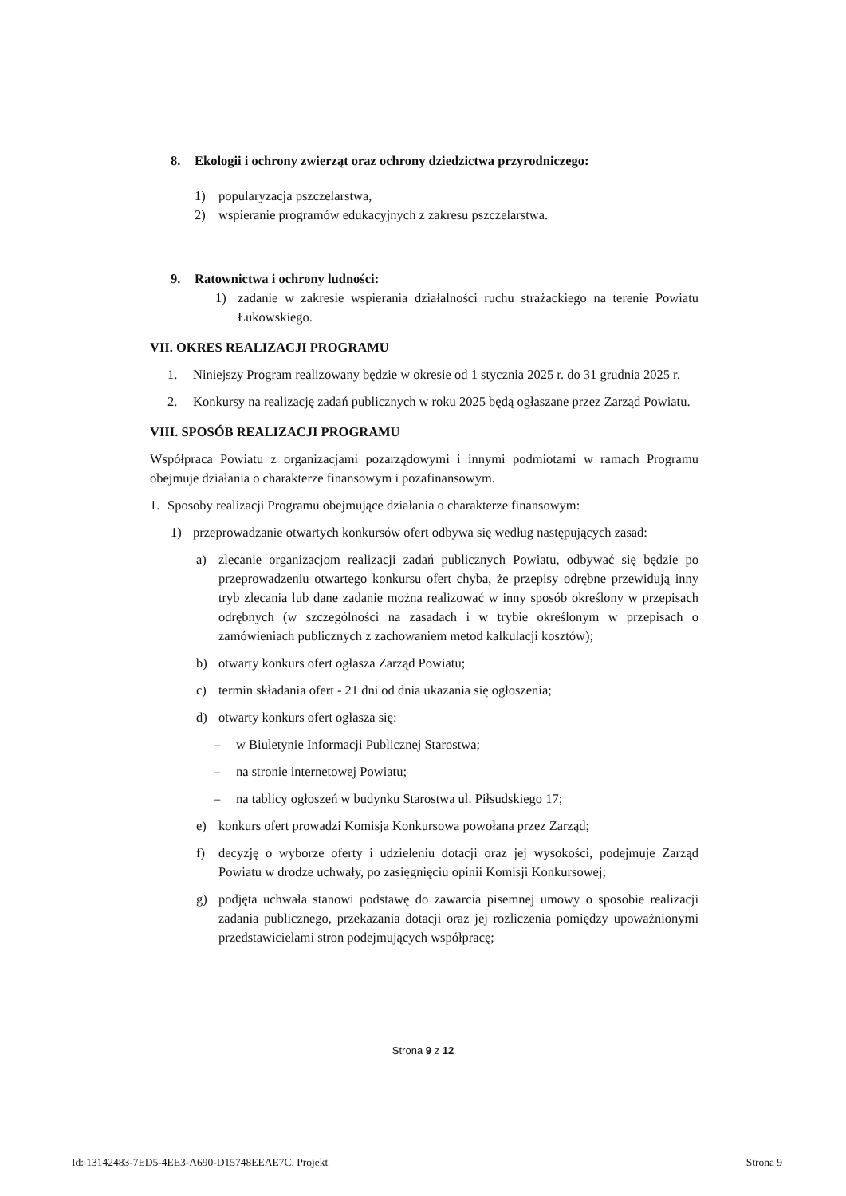8. Ekologii i ochrony zwierząt oraz ochrony dziedzictwa przyrodniczego:
1) popularyzacja pszczelarstwa,
2) wspieranie programów edukacyjnych z zakresu pszczelarstwa.
9. Ratownictwa i ochrony ludności:
1) zadanie w zakresie wspierania działalności ruchu strażackiego na terenie Powiatu Łukowskiego.
VII. OKRES REALIZACJI PROGRAMU
1. Niniejszy Program realizowany będzie w okresie od 1 stycznia 2025 r. do 31 grudnia 2025 r.
2. Konkursy na realizację zadań publicznych w roku 2025 będą ogłaszane przez Zarząd Powiatu.
VIII. SPOSÓB REALIZACJI PROGRAMU
Współpraca Powiatu z organizacjami pozarządowymi i innymi podmiotami w ramach Programu obejmuje działania o charakterze finansowym i pozafinansowym.
1. Sposoby realizacji Programu obejmujące działania o charakterze finansowym:
1) przeprowadzanie otwartych konkursów ofert odbywa się według następujących zasad:
a) zlecanie organizacjom realizacji zadań publicznych Powiatu, odbywać się będzie po przeprowadzeniu otwartego konkursu ofert chyba, że przepisy odrębne przewidują inny tryb zlecania lub dane zadanie można realizować w inny sposób określony w przepisach odrębnych (w szczególności na zasadach i w trybie określonym w przepisach o zamówieniach publicznych z zachowaniem metod kalkulacji kosztów);
b) otwarty konkurs ofert ogłasza Zarząd Powiatu;
c) termin składania ofert - 21 dni od dnia ukazania się ogłoszenia;
d) otwarty konkurs ofert ogłasza się:
– w Biuletynie Informacji Publicznej Starostwa;
– na stronie internetowej Powiatu;
– na tablicy ogłoszeń w budynku Starostwa ul. Piłsudskiego 17;
e) konkurs ofert prowadzi Komisja Konkursowa powołana przez Zarząd;
f) decyzję o wyborze oferty i udzieleniu dotacji oraz jej wysokości, podejmuje Zarząd Powiatu w drodze uchwały, po zasięgnięciu opinii Komisji Konkursowej;
g) podjęta uchwała stanowi podstawę do zawarcia pisemnej umowy o sposobie realizacji zadania publicznego, przekazania dotacji oraz jej rozliczenia pomiędzy upoważnionymi przedstawicielami stron podejmujących współpracę;
Strona 9 z 12
Id: 13142483-7ED5-4EE3-A690-D15748EEAE7C. Projekt Strona 9